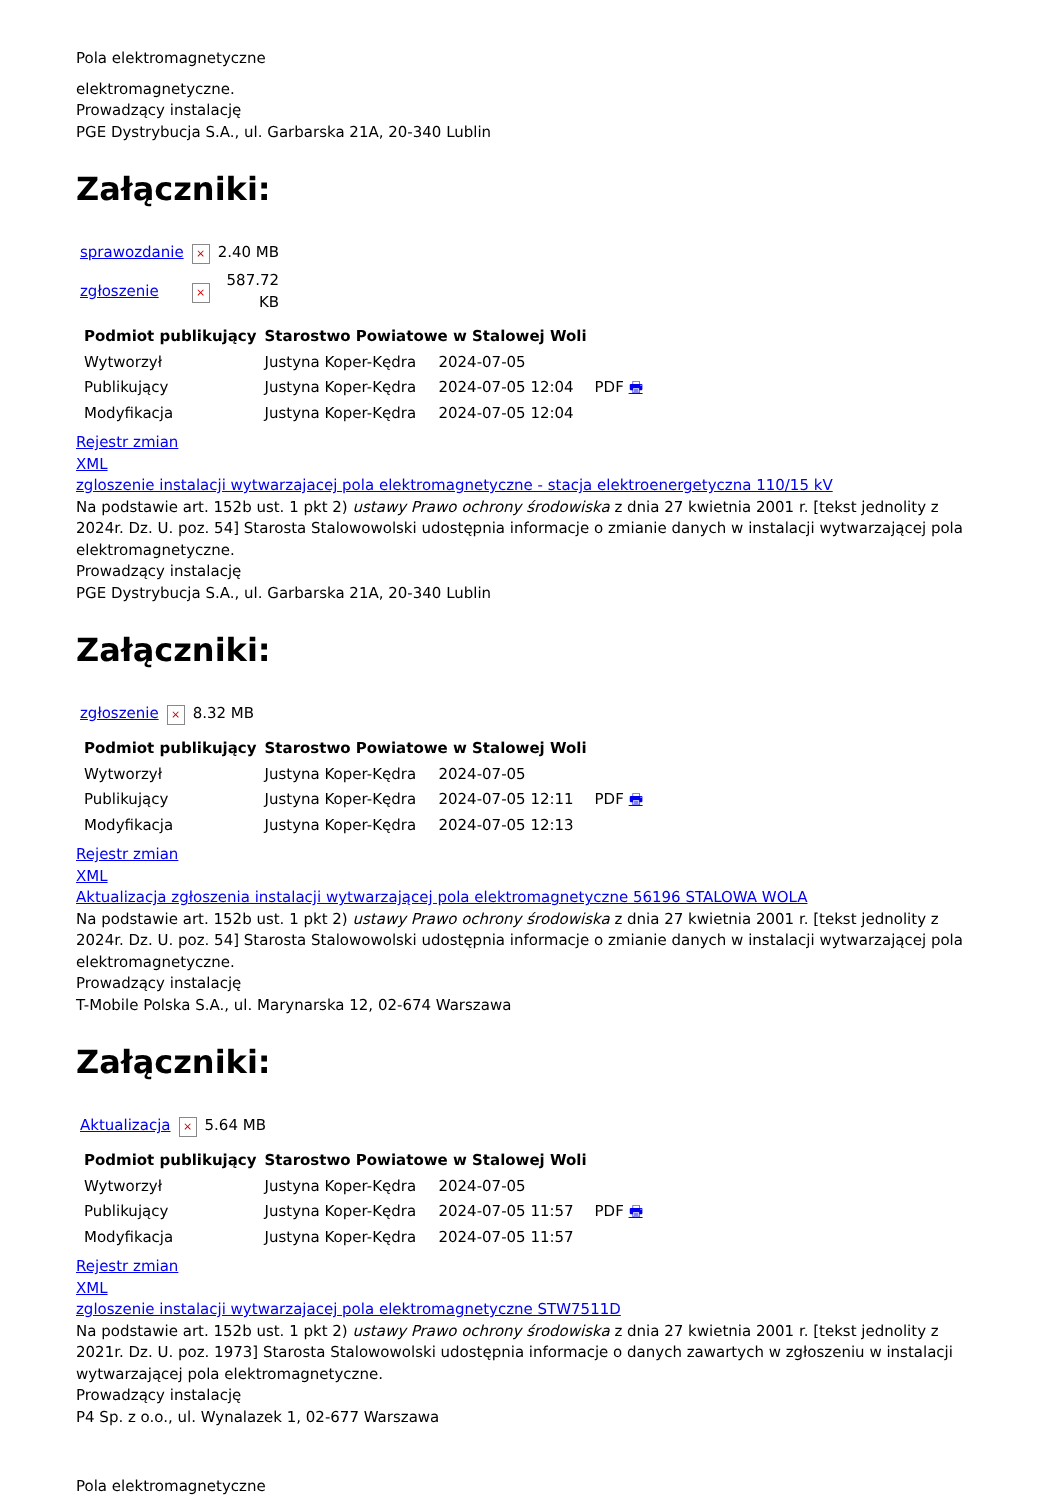Pola elektromagnetyczne
elektromagnetyczne.
Prowadzący instalację
PGE Dystrybucja S.A., ul. Garbarska 21A, 20-340 Lublin
Załączniki:
| sprawozdanie | × | 2.40 MB |
| zgłoszenie | × | 587.72 KB |
| Podmiot publikujący | Starostwo Powiatowe w Stalowej Woli | | |
| Wytworzył | Justyna Koper-Kędra | 2024-07-05 | PDF 🖶 |
| Publikujący | Justyna Koper-Kędra | 2024-07-05 12:04 | |
| Modyfikacja | Justyna Koper-Kędra | 2024-07-05 12:04 | |
Rejestr zmian
XML
zgloszenie instalacji wytwarzajacej pola elektromagnetyczne - stacja elektroenergetyczna 110/15 kV
Na podstawie art. 152b ust. 1 pkt 2) ustawy Prawo ochrony środowiska z dnia 27 kwietnia 2001 r. [tekst jednolity z 2024r. Dz. U. poz. 54] Starosta Stalowowolski udostępnia informacje o zmianie danych w instalacji wytwarzającej pola elektromagnetyczne.
Prowadzący instalację
PGE Dystrybucja S.A., ul. Garbarska 21A, 20-340 Lublin
Załączniki:
| zgłoszenie | × | 8.32 MB |
| Podmiot publikujący | Starostwo Powiatowe w Stalowej Woli | | |
| Wytworzył | Justyna Koper-Kędra | 2024-07-05 | PDF 🖶 |
| Publikujący | Justyna Koper-Kędra | 2024-07-05 12:11 | |
| Modyfikacja | Justyna Koper-Kędra | 2024-07-05 12:13 | |
Rejestr zmian
XML
Aktualizacja zgłoszenia instalacji wytwarzającej pola elektromagnetyczne 56196 STALOWA WOLA
Na podstawie art. 152b ust. 1 pkt 2) ustawy Prawo ochrony środowiska z dnia 27 kwietnia 2001 r. [tekst jednolity z 2024r. Dz. U. poz. 54] Starosta Stalowowolski udostępnia informacje o zmianie danych w instalacji wytwarzającej pola elektromagnetyczne.
Prowadzący instalację
T-Mobile Polska S.A., ul. Marynarska 12, 02-674 Warszawa
Załączniki:
| Aktualizacja | × | 5.64 MB |
| Podmiot publikujący | Starostwo Powiatowe w Stalowej Woli | | |
| Wytworzył | Justyna Koper-Kędra | 2024-07-05 | PDF 🖶 |
| Publikujący | Justyna Koper-Kędra | 2024-07-05 11:57 | |
| Modyfikacja | Justyna Koper-Kędra | 2024-07-05 11:57 | |
Rejestr zmian
XML
zgloszenie instalacji wytwarzajacej pola elektromagnetyczne STW7511D
Na podstawie art. 152b ust. 1 pkt 2) ustawy Prawo ochrony środowiska z dnia 27 kwietnia 2001 r. [tekst jednolity z 2021r. Dz. U. poz. 1973] Starosta Stalowowolski udostępnia informacje o danych zawartych w zgłoszeniu w instalacji wytwarzającej pola elektromagnetyczne.
Prowadzący instalację
P4 Sp. z o.o., ul. Wynalazek 1, 02-677 Warszawa
Pola elektromagnetyczne